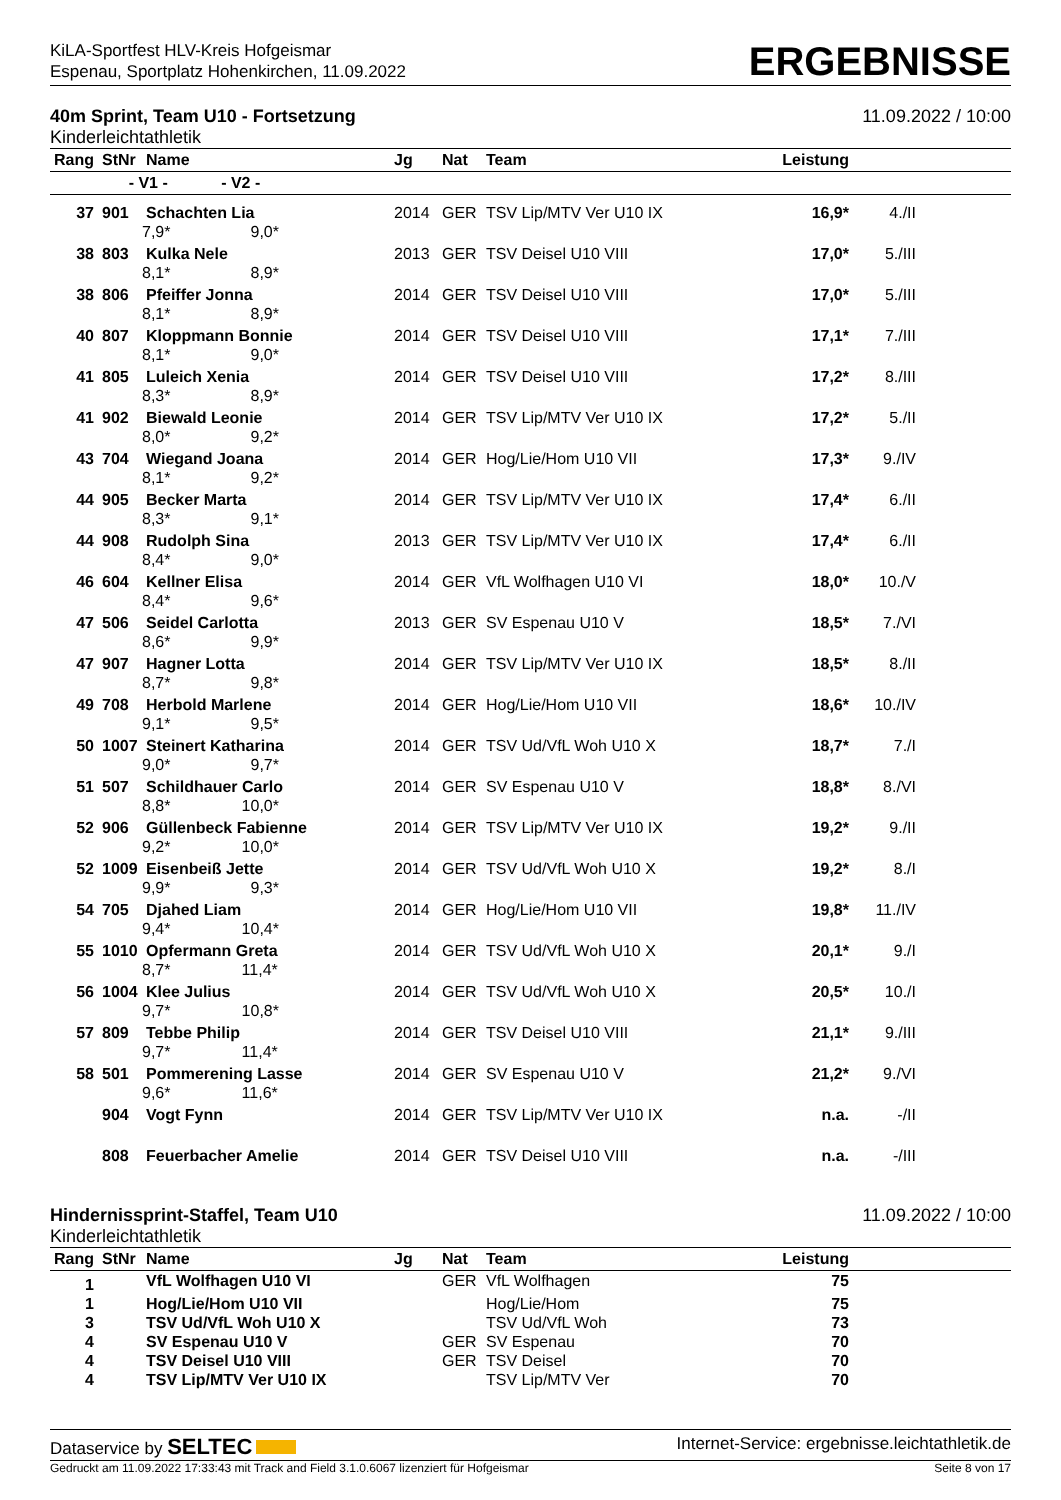KiLA-Sportfest HLV-Kreis Hofgeismar
Espenau, Sportplatz Hohenkirchen, 11.09.2022
ERGEBNISSE
40m Sprint, Team U10 - Fortsetzung
Kinderleichtathletik
11.09.2022 / 10:00
| Rang | StNr | Name | Jg | Nat | Team | Leistung | |
| --- | --- | --- | --- | --- | --- | --- | --- |
| | - V1 - - V2 - | | | | | | |
| 37 | 901 | Schachten Lia | 2014 | GER | TSV Lip/MTV Ver U10 IX | 16,9* | 4./II |
| | 7,9* 9,0* | | | | | | |
| 38 | 803 | Kulka Nele | 2013 | GER | TSV Deisel U10 VIII | 17,0* | 5./III |
| | 8,1* 8,9* | | | | | | |
| 38 | 806 | Pfeiffer Jonna | 2014 | GER | TSV Deisel U10 VIII | 17,0* | 5./III |
| | 8,1* 8,9* | | | | | | |
| 40 | 807 | Kloppmann Bonnie | 2014 | GER | TSV Deisel U10 VIII | 17,1* | 7./III |
| | 8,1* 9,0* | | | | | | |
| 41 | 805 | Luleich Xenia | 2014 | GER | TSV Deisel U10 VIII | 17,2* | 8./III |
| | 8,3* 8,9* | | | | | | |
| 41 | 902 | Biewald Leonie | 2014 | GER | TSV Lip/MTV Ver U10 IX | 17,2* | 5./II |
| | 8,0* 9,2* | | | | | | |
| 43 | 704 | Wiegand Joana | 2014 | GER | Hog/Lie/Hom U10 VII | 17,3* | 9./IV |
| | 8,1* 9,2* | | | | | | |
| 44 | 905 | Becker Marta | 2014 | GER | TSV Lip/MTV Ver U10 IX | 17,4* | 6./II |
| | 8,3* 9,1* | | | | | | |
| 44 | 908 | Rudolph Sina | 2013 | GER | TSV Lip/MTV Ver U10 IX | 17,4* | 6./II |
| | 8,4* 9,0* | | | | | | |
| 46 | 604 | Kellner Elisa | 2014 | GER | VfL Wolfhagen U10 VI | 18,0* | 10./V |
| | 8,4* 9,6* | | | | | | |
| 47 | 506 | Seidel Carlotta | 2013 | GER | SV Espenau U10 V | 18,5* | 7./VI |
| | 8,6* 9,9* | | | | | | |
| 47 | 907 | Hagner Lotta | 2014 | GER | TSV Lip/MTV Ver U10 IX | 18,5* | 8./II |
| | 8,7* 9,8* | | | | | | |
| 49 | 708 | Herbold Marlene | 2014 | GER | Hog/Lie/Hom U10 VII | 18,6* | 10./IV |
| | 9,1* 9,5* | | | | | | |
| 50 | 1007 | Steinert Katharina | 2014 | GER | TSV Ud/VfL Woh U10 X | 18,7* | 7./I |
| | 9,0* 9,7* | | | | | | |
| 51 | 507 | Schildhauer Carlo | 2014 | GER | SV Espenau U10 V | 18,8* | 8./VI |
| | 8,8* 10,0* | | | | | | |
| 52 | 906 | Güllenbeck Fabienne | 2014 | GER | TSV Lip/MTV Ver U10 IX | 19,2* | 9./II |
| | 9,2* 10,0* | | | | | | |
| 52 | 1009 | Eisenbeiß Jette | 2014 | GER | TSV Ud/VfL Woh U10 X | 19,2* | 8./I |
| | 9,9* 9,3* | | | | | | |
| 54 | 705 | Djahed Liam | 2014 | GER | Hog/Lie/Hom U10 VII | 19,8* | 11./IV |
| | 9,4* 10,4* | | | | | | |
| 55 | 1010 | Opfermann Greta | 2014 | GER | TSV Ud/VfL Woh U10 X | 20,1* | 9./I |
| | 8,7* 11,4* | | | | | | |
| 56 | 1004 | Klee Julius | 2014 | GER | TSV Ud/VfL Woh U10 X | 20,5* | 10./I |
| | 9,7* 10,8* | | | | | | |
| 57 | 809 | Tebbe Philip | 2014 | GER | TSV Deisel U10 VIII | 21,1* | 9./III |
| | 9,7* 11,4* | | | | | | |
| 58 | 501 | Pommerening Lasse | 2014 | GER | SV Espenau U10 V | 21,2* | 9./VI |
| | 9,6* 11,6* | | | | | | |
| | 904 | Vogt Fynn | 2014 | GER | TSV Lip/MTV Ver U10 IX | n.a. | -/II |
| | 808 | Feuerbacher Amelie | 2014 | GER | TSV Deisel U10 VIII | n.a. | -/III |
Hindernissprint-Staffel, Team U10
Kinderleichtathletik
11.09.2022 / 10:00
| Rang | StNr | Name | Jg | Nat | Team | Leistung | |
| --- | --- | --- | --- | --- | --- | --- | --- |
| 1 | | VfL Wolfhagen U10 VI | | GER | VfL Wolfhagen | 75 | |
| 1 | | Hog/Lie/Hom U10 VII | | | Hog/Lie/Hom | 75 | |
| 3 | | TSV Ud/VfL Woh U10 X | | | TSV Ud/VfL Woh | 73 | |
| 4 | | SV Espenau U10 V | | GER | SV Espenau | 70 | |
| 4 | | TSV Deisel U10 VIII | | GER | TSV Deisel | 70 | |
| 4 | | TSV Lip/MTV Ver U10 IX | | | TSV Lip/MTV Ver | 70 | |
Dataservice by SELTEC
Internet-Service: ergebnisse.leichtathletik.de
Gedruckt am 11.09.2022 17:33:43 mit Track and Field 3.1.0.6067 lizenziert für Hofgeismar
Seite 8 von 17